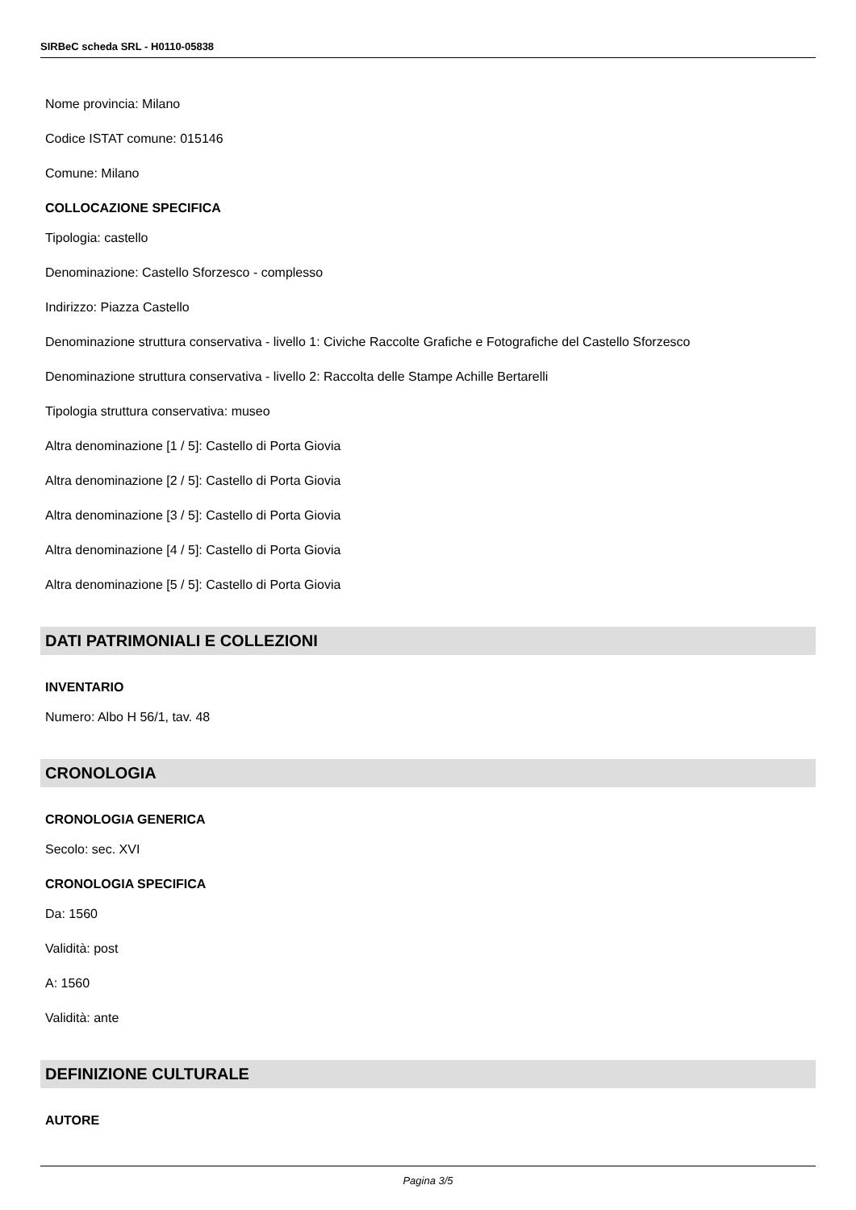SIRBeC scheda SRL - H0110-05838
Nome provincia: Milano
Codice ISTAT comune: 015146
Comune: Milano
COLLOCAZIONE SPECIFICA
Tipologia: castello
Denominazione: Castello Sforzesco - complesso
Indirizzo: Piazza Castello
Denominazione struttura conservativa - livello 1: Civiche Raccolte Grafiche e Fotografiche del Castello Sforzesco
Denominazione struttura conservativa - livello 2: Raccolta delle Stampe Achille Bertarelli
Tipologia struttura conservativa: museo
Altra denominazione [1 / 5]: Castello di Porta Giovia
Altra denominazione [2 / 5]: Castello di Porta Giovia
Altra denominazione [3 / 5]: Castello di Porta Giovia
Altra denominazione [4 / 5]: Castello di Porta Giovia
Altra denominazione [5 / 5]: Castello di Porta Giovia
DATI PATRIMONIALI E COLLEZIONI
INVENTARIO
Numero: Albo H 56/1, tav. 48
CRONOLOGIA
CRONOLOGIA GENERICA
Secolo: sec. XVI
CRONOLOGIA SPECIFICA
Da: 1560
Validità: post
A: 1560
Validità: ante
DEFINIZIONE CULTURALE
AUTORE
Pagina 3/5